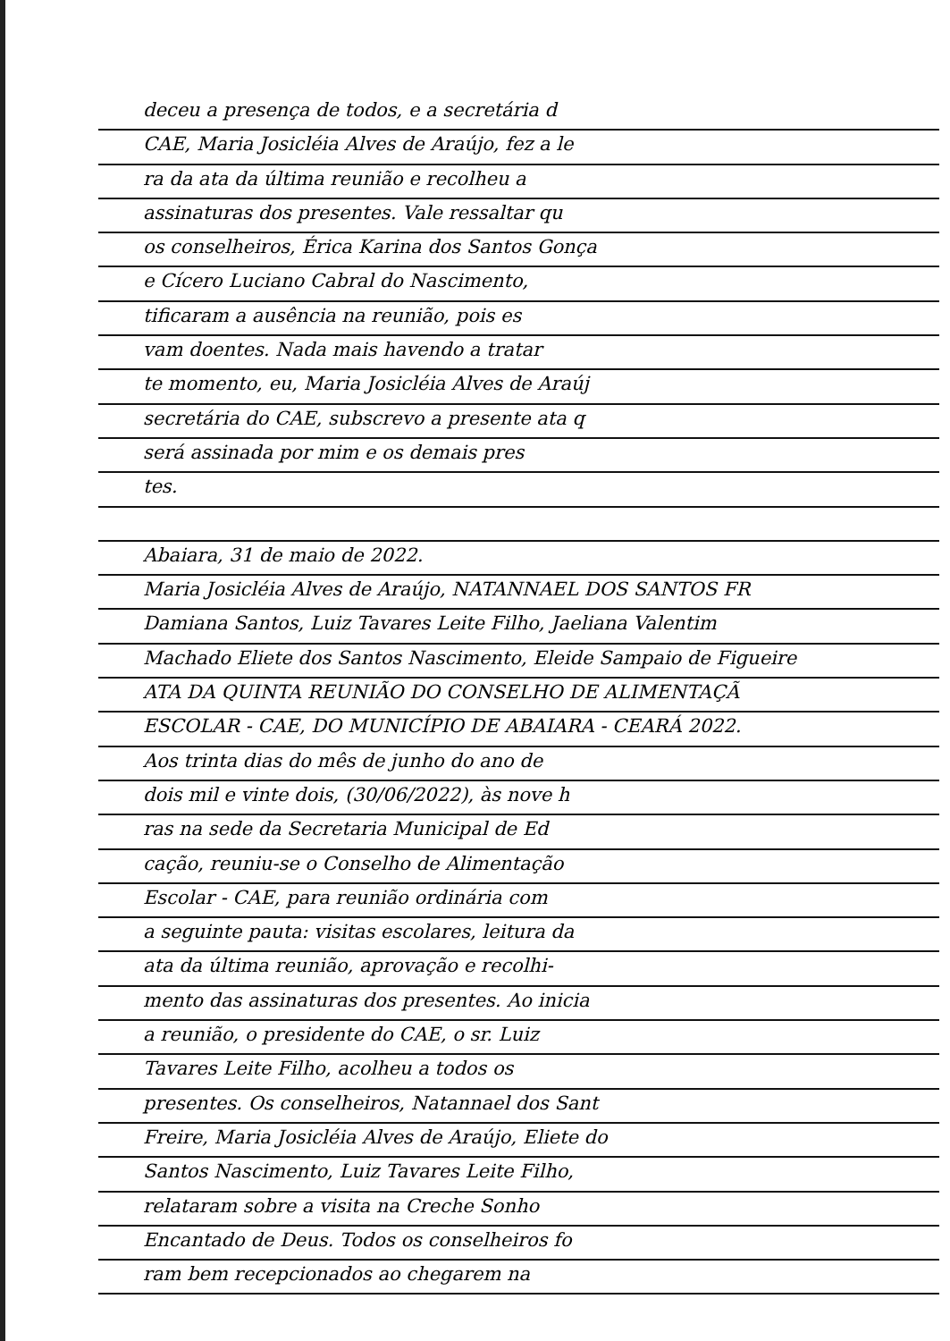deceu a presença de todos, e a secretária d
CAE, Maria Josicléia Alves de Araújo, fez a le
ra da ata da última reunião e recolheu a
assinaturas dos presentes. Vale ressaltar qu
os conselheiros, Érica Karina dos Santos Gonça
e Cícero Luciano Cabral do Nascimento,
tificaram a ausência na reunião, pois es
vam doentes. Nada mais havendo a tratar
te momento, eu, Maria Josicléia Alves de Araúj
secretária do CAE, subscrevo a presente ata q
será assinada por mim e os demais pres
tes.
Abaiara, 31 de maio de 2022.
Maria Josicléia Alves de Araújo, NATANNAEL DOS SANTOS FR
Damiana Santos, Luiz Tavares Leite Filho, Jaeliana Valentim
Machado Eliete dos Santos Nascimento, Eleide Sampaio de Figueire
ATA DA QUINTA REUNIÃO DO CONSELHO DE ALIMENTAÇÃ
ESCOLAR - CAE, DO MUNICÍPIO DE ABAIARA - CEARÁ 2022.
Aos trinta dias do mês de junho do ano de
dois mil e vinte dois, (30/06/2022), às nove h
ras na sede da Secretaria Municipal de Ed
cação, reuniu-se o Conselho de Alimentação
Escolar - CAE, para reunião ordinária com
a seguinte pauta: visitas escolares, leitura da
ata da última reunião, aprovação e recolhi-
mento das assinaturas dos presentes. Ao inicia
a reunião, o presidente do CAE, o sr. Luiz
Tavares Leite Filho, acolheu a todos os
presentes. Os conselheiros, Natannael dos Sant
Freire, Maria Josicléia Alves de Araújo, Eliete do
Santos Nascimento, Luiz Tavares Leite Filho,
relataram sobre a visita na Creche Sonho
Encantado de Deus. Todos os conselheiros fo
ram bem recepcionados ao chegarem na